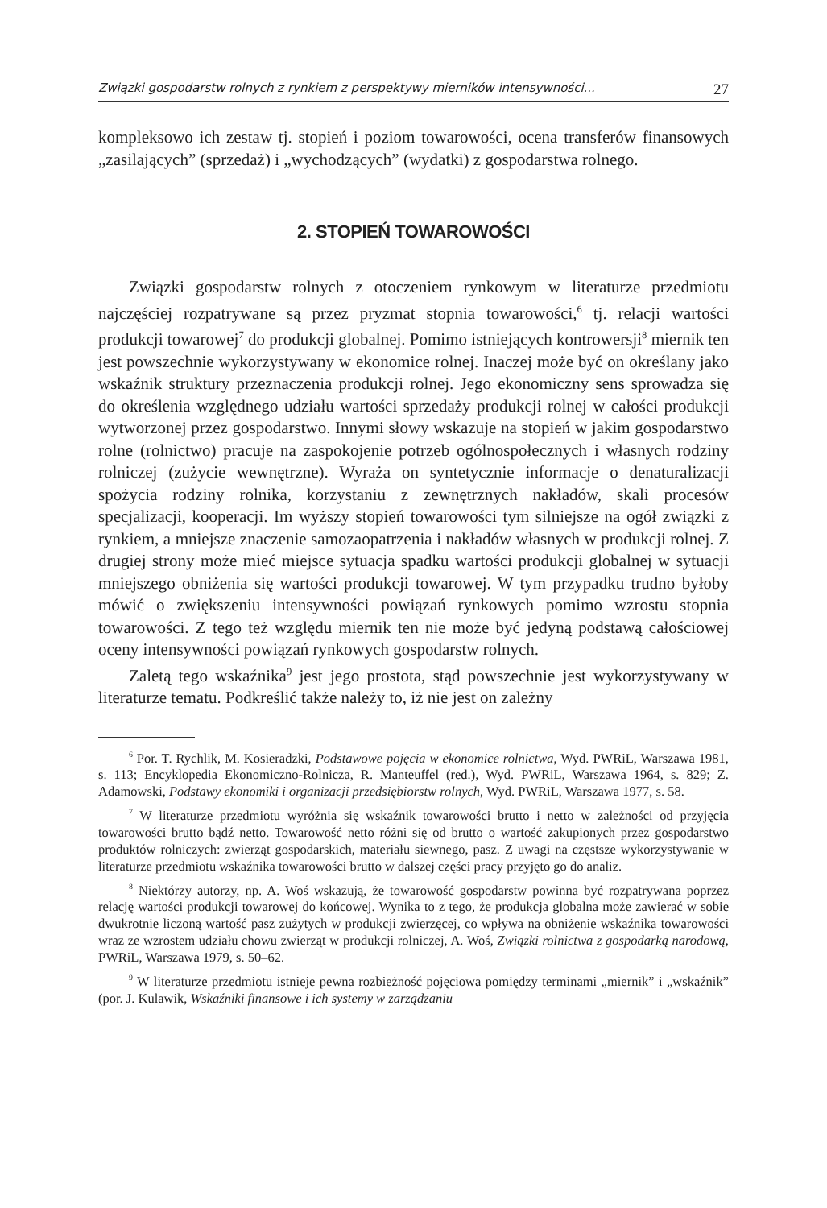Związki gospodarstw rolnych z rynkiem z perspektywy mierników intensywności... 27
kompleksowo ich zestaw tj. stopień i poziom towarowości, ocena transferów finansowych „zasilających” (sprzedaż) i „wychodzących” (wydatki) z gospodarstwa rolnego.
2. STOPIEŃ TOWAROWOŚCI
Związki gospodarstw rolnych z otoczeniem rynkowym w literaturze przedmiotu najczęściej rozpatrywane są przez pryzmat stopnia towarowości,<sup>6</sup> tj. relacji wartości produkcji towarowej<sup>7</sup> do produkcji globalnej. Pomimo istniejących kontrowersji<sup>8</sup> miernik ten jest powszechnie wykorzystywany w ekonomice rolnej. Inaczej może być on określany jako wskaźnik struktury przeznaczenia produkcji rolnej. Jego ekonomiczny sens sprowadza się do określenia względnego udziału wartości sprzedaży produkcji rolnej w całości produkcji wytworzonej przez gospodarstwo. Innymi słowy wskazuje na stopień w jakim gospodarstwo rolne (rolnictwo) pracuje na zaspokojenie potrzeb ogólnospołecznych i własnych rodziny rolniczej (zużycie wewnętrzne). Wyraża on syntetycznie informacje o denaturalizacji spożycia rodziny rolnika, korzystaniu z zewnętrznych nakładów, skali procesów specjalizacji, kooperacji. Im wyższy stopień towarowości tym silniejsze na ogół związki z rynkiem, a mniejsze znaczenie samozaopatrzenia i nakładów własnych w produkcji rolnej. Z drugiej strony może mieć miejsce sytuacja spadku wartości produkcji globalnej w sytuacji mniejszego obniżenia się wartości produkcji towarowej. W tym przypadku trudno byłoby mówić o zwiększeniu intensywności powiązań rynkowych pomimo wzrostu stopnia towarowości. Z tego też względu miernik ten nie może być jedyną podstawą całościowej oceny intensywności powiązań rynkowych gospodarstw rolnych.
Zaletą tego wskaźnika<sup>9</sup> jest jego prostota, stąd powszechnie jest wykorzystywany w literaturze tematu. Podkreślić także należy to, iż nie jest on zależny
<sup>6</sup> Por. T. Rychlik, M. Kosieradzki, Podstawowe pojęcia w ekonomice rolnictwa, Wyd. PWRiL, Warszawa 1981, s. 113; Encyklopedia Ekonomiczno-Rolnicza, R. Manteuffel (red.), Wyd. PWRiL, Warszawa 1964, s. 829; Z. Adamowski, Podstawy ekonomiki i organizacji przedsiębiorstw rolnych, Wyd. PWRiL, Warszawa 1977, s. 58.
<sup>7</sup> W literaturze przedmiotu wyróżnia się wskaźnik towarowości brutto i netto w zależności od przyjęcia towarowości brutto bądź netto. Towarowość netto różni się od brutto o wartość zakupionych przez gospodarstwo produktów rolniczych: zwierząt gospodarskich, materiału siewnego, pasz. Z uwagi na częstsze wykorzystywanie w literaturze przedmiotu wskaźnika towarowości brutto w dalszej części pracy przyjęto go do analiz.
<sup>8</sup> Niektórzy autorzy, np. A. Woś wskazują, że towarowość gospodarstw powinna być rozpatrywana poprzez relację wartości produkcji towarowej do końcowej. Wynika to z tego, że produkcja globalna może zawierać w sobie dwukrotnie liczoną wartość pasz zużytych w produkcji zwierzęcej, co wpływa na obniżenie wskaźnika towarowości wraz ze wzrostem udziału chowu zwierząt w produkcji rolniczej, A. Woś, Związki rolnictwa z gospodarką narodową, PWRiL, Warszawa 1979, s. 50–62.
<sup>9</sup> W literaturze przedmiotu istnieje pewna rozbieżność pojęciowa pomiędzy terminami „miernik” i „wskaźnik” (por. J. Kulawik, Wskaźniki finansowe i ich systemy w zarządzaniu